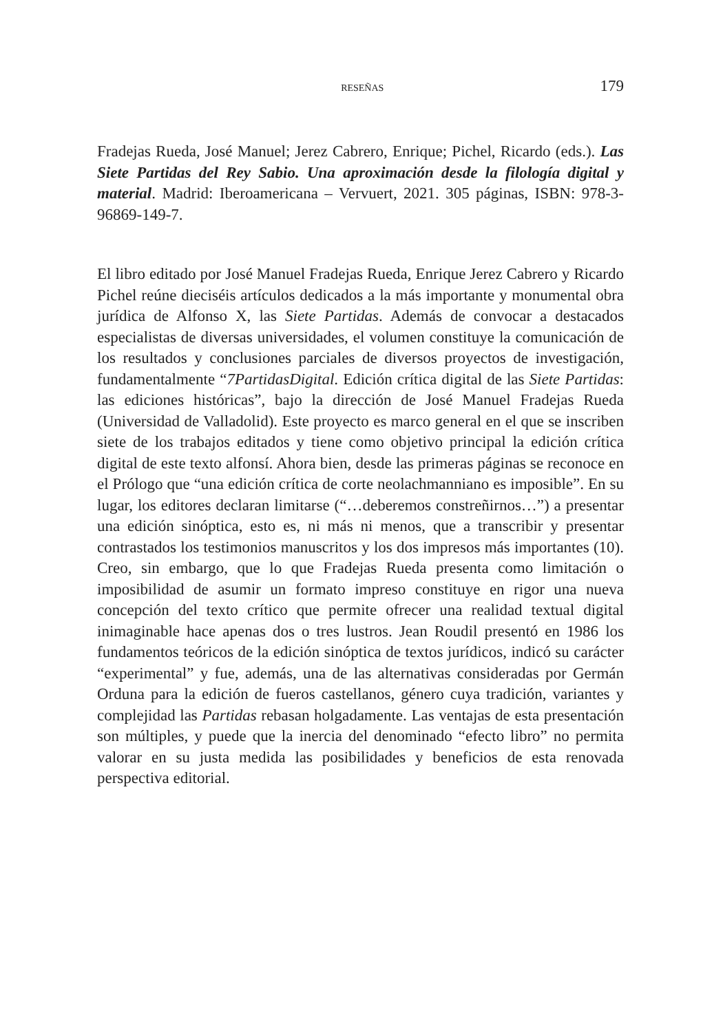RESEÑAS 179
Fradejas Rueda, José Manuel; Jerez Cabrero, Enrique; Pichel, Ricardo (eds.). Las Siete Partidas del Rey Sabio. Una aproximación desde la filología digital y material. Madrid: Iberoamericana – Vervuert, 2021. 305 páginas, ISBN: 978-3-96869-149-7.
El libro editado por José Manuel Fradejas Rueda, Enrique Jerez Cabrero y Ricardo Pichel reúne dieciséis artículos dedicados a la más importante y monumental obra jurídica de Alfonso X, las Siete Partidas. Además de convocar a destacados especialistas de diversas universidades, el volumen constituye la comunicación de los resultados y conclusiones parciales de diversos proyectos de investigación, fundamentalmente “7PartidasDigital. Edición crítica digital de las Siete Partidas: las ediciones históricas”, bajo la dirección de José Manuel Fradejas Rueda (Universidad de Valladolid). Este proyecto es marco general en el que se inscriben siete de los trabajos editados y tiene como objetivo principal la edición crítica digital de este texto alfonsí. Ahora bien, desde las primeras páginas se reconoce en el Prólogo que “una edición crítica de corte neolachmanniano es imposible”. En su lugar, los editores declaran limitarse (“…deberemos constreñirnos…”) a presentar una edición sinóptica, esto es, ni más ni menos, que a transcribir y presentar contrastados los testimonios manuscritos y los dos impresos más importantes (10). Creo, sin embargo, que lo que Fradejas Rueda presenta como limitación o imposibilidad de asumir un formato impreso constituye en rigor una nueva concepción del texto crítico que permite ofrecer una realidad textual digital inimaginable hace apenas dos o tres lustros. Jean Roudil presentó en 1986 los fundamentos teóricos de la edición sinóptica de textos jurídicos, indicó su carácter “experimental” y fue, además, una de las alternativas consideradas por Germán Orduna para la edición de fueros castellanos, género cuya tradición, variantes y complejidad las Partidas rebasan holgadamente. Las ventajas de esta presentación son múltiples, y puede que la inercia del denominado “efecto libro” no permita valorar en su justa medida las posibilidades y beneficios de esta renovada perspectiva editorial.